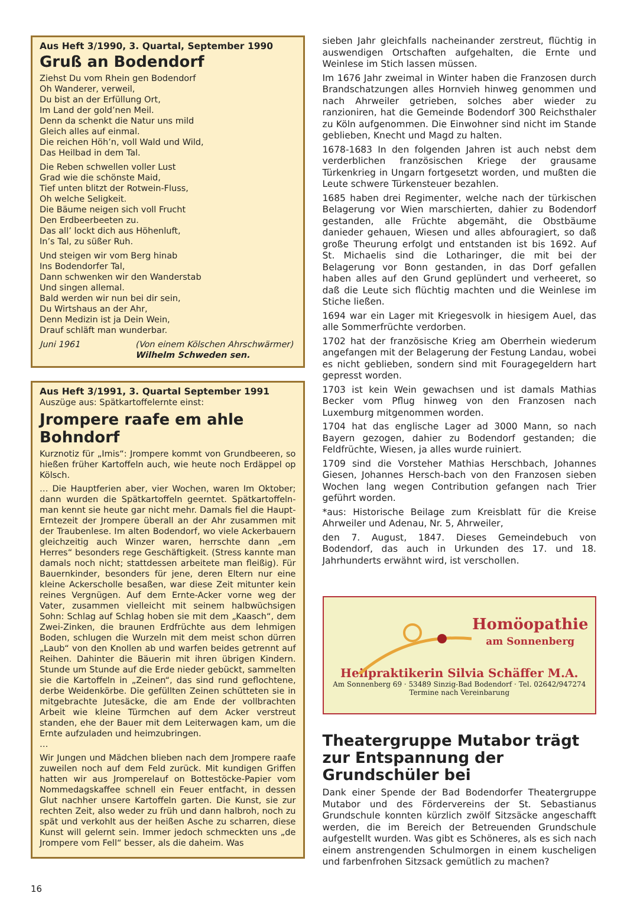Aus Heft 3/1990, 3. Quartal, September 1990
Gruß an Bodendorf
Ziehst Du vom Rhein gen Bodendorf
Oh Wanderer, verweil,
Du bist an der Erfüllung Ort,
Im Land der gold’nen Meil.
Denn da schenkt die Natur uns mild
Gleich alles auf einmal.
Die reichen Höh’n, voll Wald und Wild,
Das Heilbad in dem Tal.
Die Reben schwellen voller Lust
Grad wie die schönste Maid,
Tief unten blitzt der Rotwein-Fluss,
Oh welche Seligkeit.
Die Bäume neigen sich voll Frucht
Den Erdbeerbeeten zu.
Das all’ lockt dich aus Höhenluft,
In’s Tal, zu süßer Ruh.
Und steigen wir vom Berg hinab
Ins Bodendorfer Tal,
Dann schwenken wir den Wanderstab
Und singen allemal.
Bald werden wir nun bei dir sein,
Du Wirtshaus an der Ahr,
Denn Medizin ist ja Dein Wein,
Drauf schläft man wunderbar.
Juni 1961 (Von einem Kölschen Ahrschwärmer)
Wilhelm Schweden sen.
Aus Heft 3/1991, 3. Quartal September 1991
Auszüge aus: Spätkartoffelernte einst:
Jrompere raafe em ahle Bohndorf
Kurznotiz für „Imis“: Jrompere kommt von Grundbeeren, so hießen früher Kartoffeln auch, wie heute noch Erdäppel op Kölsch.
… Die Hauptferien aber, vier Wochen, waren Im Oktober; dann wurden die Spätkartoffeln geerntet. Spätkartoffeln-man kennt sie heute gar nicht mehr. Damals fiel die Haupt-Erntezeit der Jrompere überall an der Ahr zusammen mit der Traubenlese. Im alten Bodendorf, wo viele Ackerbauern gleichzeitig auch Winzer waren, herrschte dann „em Herres“ besonders rege Geschäftigkeit. (Stress kannte man damals noch nicht; stattdessen arbeitete man fleißig). Für Bauernkinder, besonders für jene, deren Eltern nur eine kleine Ackerscholle besaßen, war diese Zeit mitunter kein reines Vergnügen. Auf dem Ernte-Acker vorne weg der Vater, zusammen vielleicht mit seinem halbwüchsigen Sohn: Schlag auf Schlag hoben sie mit dem „Kaasch“, dem Zwei-Zinken, die braunen Erdfrüchte aus dem lehmigen Boden, schlugen die Wurzeln mit dem meist schon dürren „Laub“ von den Knollen ab und warfen beides getrennt auf Reihen. Dahinter die Bäuerin mit ihren übrigen Kindern. Stunde um Stunde auf die Erde nieder gebückt, sammelten sie die Kartoffeln in „Zeinen“, das sind rund geflochtene, derbe Weidenkörbe. Die gefüllten Zeinen schütteten sie in mitgebrachte Jutesäcke, die am Ende der vollbrachten Arbeit wie kleine Türmchen auf dem Acker verstreut standen, ehe der Bauer mit dem Leiterwagen kam, um die Ernte aufzuladen und heimzubringen.
…
Wir Jungen und Mädchen blieben nach dem Jrompere raafe zuweilen noch auf dem Feld zurück. Mit kundigen Griffen hatten wir aus Jromperelauf on Bottestöcke-Papier vom Nommedagskaffee schnell ein Feuer entfacht, in dessen Glut nachher unsere Kartoffeln garten. Die Kunst, sie zur rechten Zeit, also weder zu früh und dann halbroh, noch zu spät und verkohlt aus der heißen Asche zu scharren, diese Kunst will gelernt sein. Immer jedoch schmeckten uns „de Jrompere vom Fell“ besser, als die daheim. Was
sieben Jahr gleichfalls nacheinander zerstreut, flüchtig in auswendigen Ortschaften aufgehalten, die Ernte und Weinlese im Stich lassen müssen.
Im 1676 Jahr zweimal in Winter haben die Franzosen durch Brandschatzungen alles Hornvieh hinweg genommen und nach Ahrweiler getrieben, solches aber wieder zu ranzioniren, hat die Gemeinde Bodendorf 300 Reichsthaler zu Köln aufgenommen. Die Einwohner sind nicht im Stande geblieben, Knecht und Magd zu halten.
1678-1683 In den folgenden Jahren ist auch nebst dem verderblichen französischen Kriege der grausame Türkenkrieg in Ungarn fortgesetzt worden, und mußten die Leute schwere Türkensteuer bezahlen.
1685 haben drei Regimenter, welche nach der türkischen Belagerung vor Wien marschierten, dahier zu Bodendorf gestanden, alle Früchte abgemäht, die Obstbäume danieder gehauen, Wiesen und alles abfouragiert, so daß große Theurung erfolgt und entstanden ist bis 1692. Auf St. Michaelis sind die Lotharinger, die mit bei der Belagerung vor Bonn gestanden, in das Dorf gefallen haben alles auf den Grund geplündert und verheeret, so daß die Leute sich flüchtig machten und die Weinlese im Stiche ließen.
1694 war ein Lager mit Kriegesvolk in hiesigem Auel, das alle Sommerfrüchte verdorben.
1702 hat der französische Krieg am Oberrhein wiederum angefangen mit der Belagerung der Festung Landau, wobei es nicht geblieben, sondern sind mit Fouragegeldern hart gepresst worden.
1703 ist kein Wein gewachsen und ist damals Mathias Becker vom Pflug hinweg von den Franzosen nach Luxemburg mitgenommen worden.
1704 hat das englische Lager ad 3000 Mann, so nach Bayern gezogen, dahier zu Bodendorf gestanden; die Feldfrüchte, Wiesen, ja alles wurde ruiniert.
1709 sind die Vorsteher Mathias Herschbach, Johannes Giesen, Johannes Hersch-bach von den Franzosen sieben Wochen lang wegen Contribution gefangen nach Trier geführt worden.
*aus: Historische Beilage zum Kreisblatt für die Kreise Ahrweiler und Adenau, Nr. 5, Ahrweiler,
den 7. August, 1847. Dieses Gemeindebuch von Bodendorf, das auch in Urkunden des 17. und 18. Jahrhunderts erwähnt wird, ist verschollen.
Homöopathie
am Sonnenberg
Heilpraktikerin Silvia Schäffer M.A.
Am Sonnenberg 69 · 53489 Sinzig-Bad Bodendorf · Tel. 02642/947274
Termine nach Vereinbarung
Theatergruppe Mutabor trägt zur Entspannung der Grundschüler bei
Dank einer Spende der Bad Bodendorfer Theatergruppe Mutabor und des Fördervereins der St. Sebastianus Grundschule konnten kürzlich zwölf Sitzsäcke angeschafft werden, die im Bereich der Betreuenden Grundschule aufgestellt wurden. Was gibt es Schöneres, als es sich nach einem anstrengenden Schulmorgen in einem kuscheligen und farbenfrohen Sitzsack gemütlich zu machen?
16